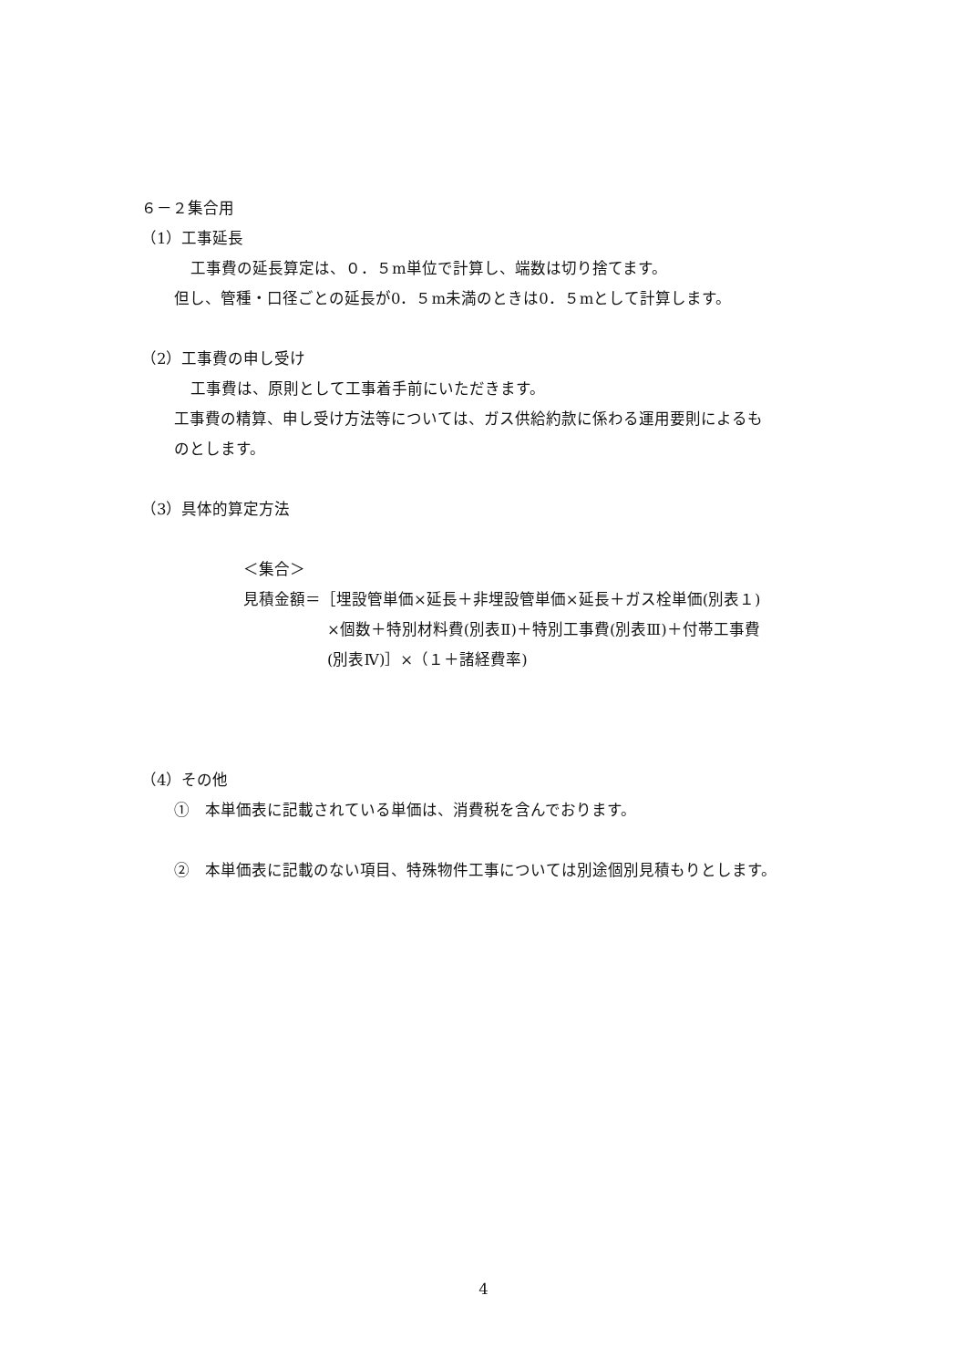６－２集合用
（1）工事延長
工事費の延長算定は、０．５m単位で計算し、端数は切り捨てます。
但し、管種・口径ごとの延長が0．５m未満のときは0．５mとして計算します。
（2）工事費の申し受け
工事費は、原則として工事着手前にいただきます。
工事費の精算、申し受け方法等については、ガス供給約款に係わる運用要則によるも
のとします。
（3）具体的算定方法
＜集合＞
見積金額＝［埋設管単価×延長＋非埋設管単価×延長＋ガス栓単価(別表１)
×個数＋特別材料費(別表Ⅱ)＋特別工事費(別表Ⅲ)＋付帯工事費
(別表Ⅳ)］×（１＋諸経費率)
（4）その他
①　本単価表に記載されている単価は、消費税を含んでおります。
②　本単価表に記載のない項目、特殊物件工事については別途個別見積もりとします。
4